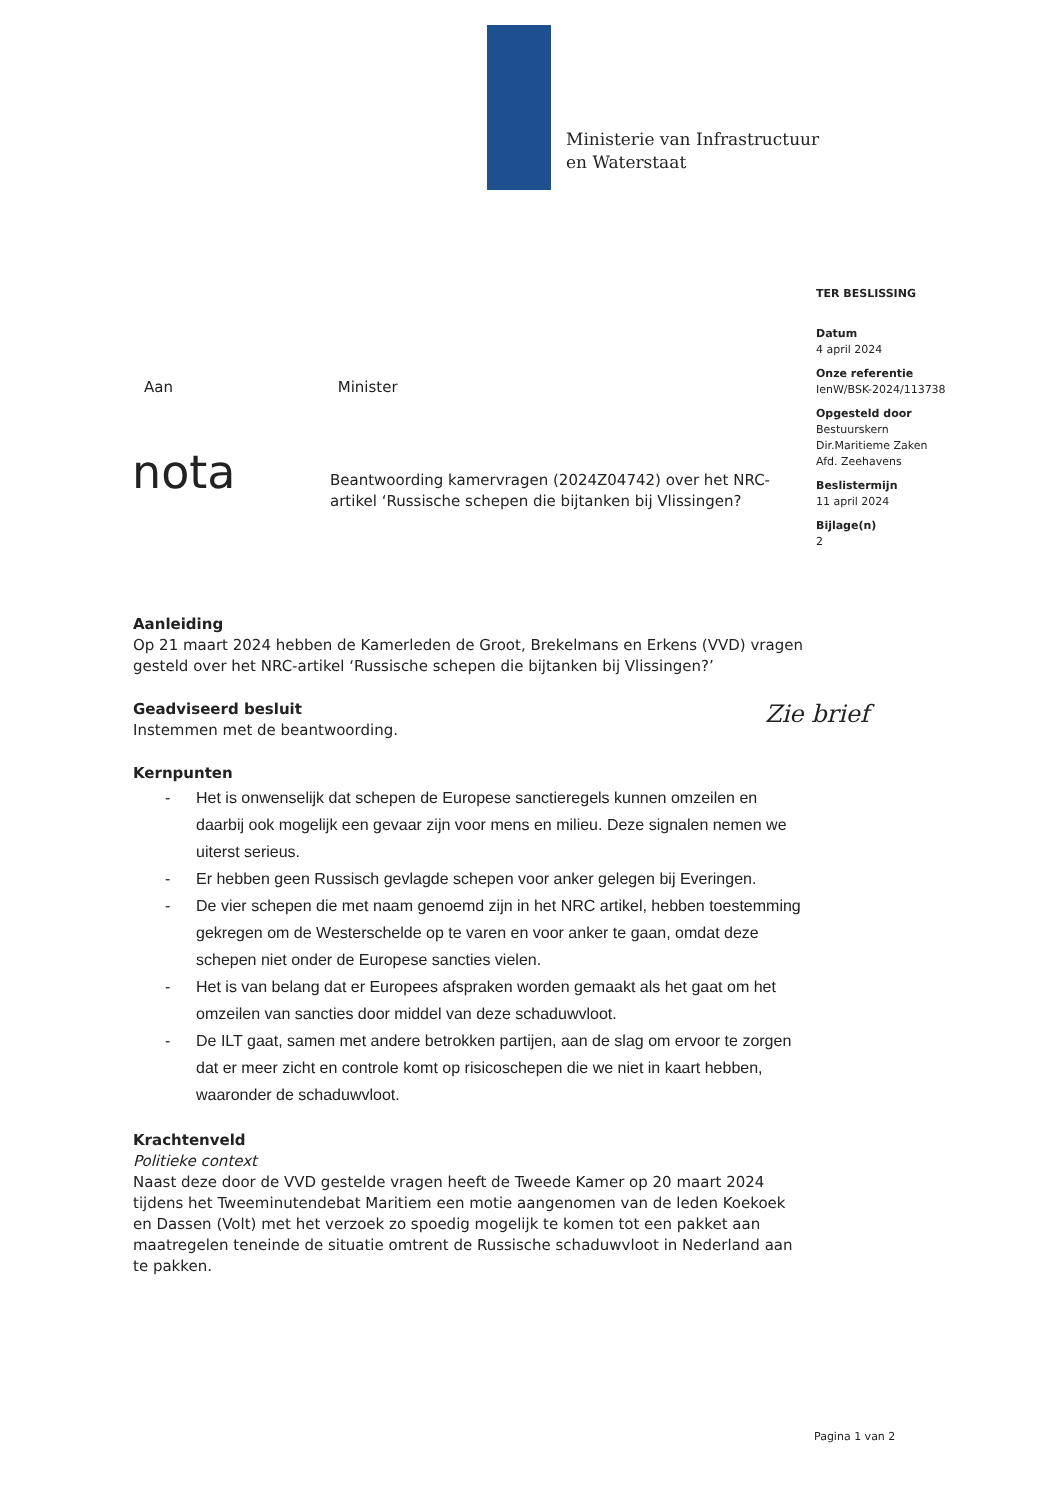Ministerie van Infrastructuur
en Waterstaat
TER BESLISSING
Datum
4 april 2024
Onze referentie
IenW/BSK-2024/113738
Opgesteld door
Bestuurskern
Dir.Maritieme Zaken
Afd. Zeehavens
Beslistermijn
11 april 2024
Bijlage(n)
2
Aan Minister
nota
Beantwoording kamervragen (2024Z04742) over het NRC-artikel ‘Russische schepen die bijtanken bij Vlissingen?
Zie brief
Aanleiding
Op 21 maart 2024 hebben de Kamerleden de Groot, Brekelmans en Erkens (VVD) vragen gesteld over het NRC-artikel ‘Russische schepen die bijtanken bij Vlissingen?’
Geadviseerd besluit
Instemmen met de beantwoording.
Kernpunten
- Het is onwenselijk dat schepen de Europese sanctieregels kunnen omzeilen en daarbij ook mogelijk een gevaar zijn voor mens en milieu. Deze signalen nemen we uiterst serieus.
- Er hebben geen Russisch gevlagde schepen voor anker gelegen bij Everingen.
- De vier schepen die met naam genoemd zijn in het NRC artikel, hebben toestemming gekregen om de Westerschelde op te varen en voor anker te gaan, omdat deze schepen niet onder de Europese sancties vielen.
- Het is van belang dat er Europees afspraken worden gemaakt als het gaat om het omzeilen van sancties door middel van deze schaduwvloot.
- De ILT gaat, samen met andere betrokken partijen, aan de slag om ervoor te zorgen dat er meer zicht en controle komt op risicoschepen die we niet in kaart hebben, waaronder de schaduwvloot.
Krachtenveld
Politieke context
Naast deze door de VVD gestelde vragen heeft de Tweede Kamer op 20 maart 2024 tijdens het Tweeminutendebat Maritiem een motie aangenomen van de leden Koekoek en Dassen (Volt) met het verzoek zo spoedig mogelijk te komen tot een pakket aan maatregelen teneinde de situatie omtrent de Russische schaduwvloot in Nederland aan te pakken.
Pagina 1 van 2